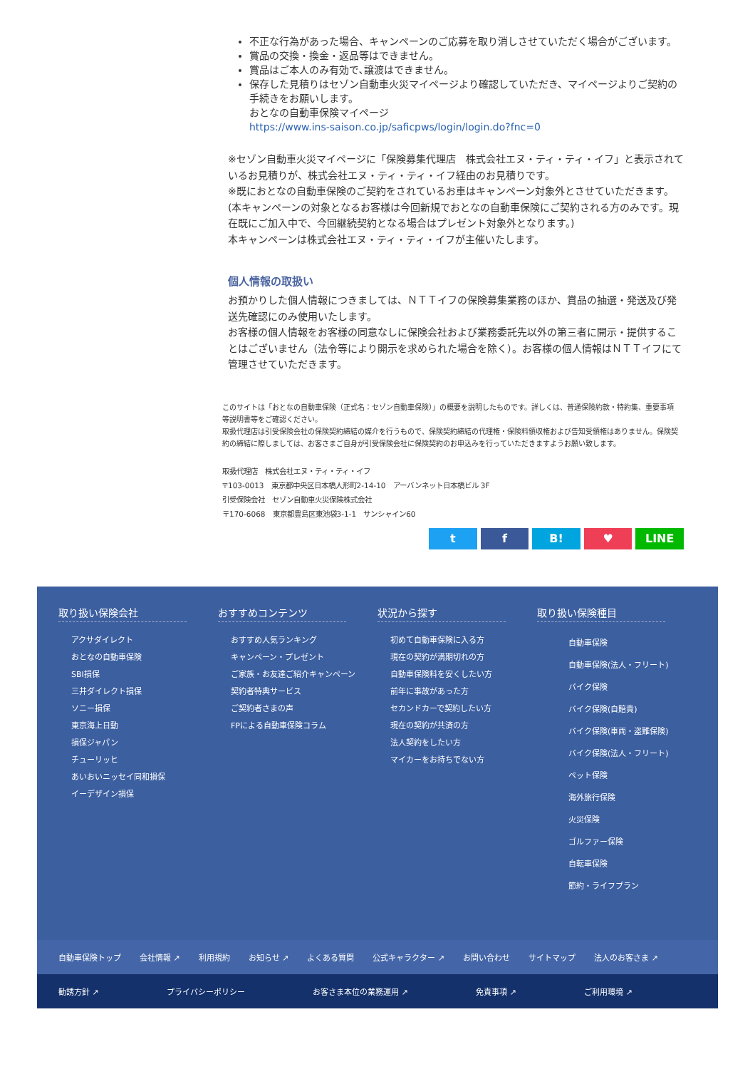不正な行為があった場合、キャンペーンのご応募を取り消しさせていただく場合がございます。
賞品の交換・換金・返品等はできません。
賞品はご本人のみ有効で､譲渡はできません。
保存した見積りはセゾン自動車火災マイページより確認していただき、マイページよりご契約の手続きをお願いします。
おとなの自動車保険マイページ
https://www.ins-saison.co.jp/saficpws/login/login.do?fnc=0
※セゾン自動車火災マイページに「保険募集代理店　株式会社エヌ・ティ・ティ・イフ」と表示されているお見積りが、株式会社エヌ・ティ・ティ・イフ経由のお見積りです。
※既におとなの自動車保険のご契約をされているお車はキャンペーン対象外とさせていただきます。(本キャンペーンの対象となるお客様は今回新規でおとなの自動車保険にご契約される方のみです。現在既にご加入中で、今回継続契約となる場合はプレゼント対象外となります。)
本キャンペーンは株式会社エヌ・ティ・ティ・イフが主催いたします。
個人情報の取扱い
お預かりした個人情報につきましては、ＮＴＴイフの保険募集業務のほか、賞品の抽選・発送及び発送先確認にのみ使用いたします。
お客様の個人情報をお客様の同意なしに保険会社および業務委託先以外の第三者に開示・提供することはございません（法令等により開示を求められた場合を除く）。お客様の個人情報はＮＴＴイフにて管理させていただきます。
このサイトは「おとなの自動車保険（正式名：セゾン自動車保険）」の概要を説明したものです。詳しくは、普通保険約款・特約集、重要事項等説明書等をご確認ください。
取扱代理店は引受保険会社の保険契約締結の媒介を行うもので、保険契約締結の代理権・保険料領収権および告知受領権はありません。保険契約の締結に際しましては、お客さまご自身が引受保険会社に保険契約のお申込みを行っていただきますようお願い致します。
取扱代理店　株式会社エヌ・ティ・ティ・イフ
〒103-0013　東京都中央区日本橋人形町2-14-10　アーバンネット日本橋ビル 3F
引受保険会社　セゾン自動車火災保険株式会社
〒170-6068　東京都豊島区東池袋3-1-1　サンシャイン60
t f B! ♥ LINE
取り扱い保険会社
アクサダイレクト
おとなの自動車保険
SBI損保
三井ダイレクト損保
ソニー損保
東京海上日動
損保ジャパン
チューリッヒ
あいおいニッセイ同和損保
イーデザイン損保
おすすめコンテンツ
おすすめ人気ランキング
キャンペーン・プレゼント
ご家族・お友達ご紹介キャンペーン
契約者特典サービス
ご契約者さまの声
FPによる自動車保険コラム
状況から探す
初めて自動車保険に入る方
現在の契約が満期切れの方
自動車保険料を安くしたい方
前年に事故があった方
セカンドカーで契約したい方
現在の契約が共済の方
法人契約をしたい方
マイカーをお持ちでない方
取り扱い保険種目
自動車保険
自動車保険(法人・フリート)
バイク保険
バイク保険(自賠責)
バイク保険(車両・盗難保険)
バイク保険(法人・フリート)
ペット保険
海外旅行保険
火災保険
ゴルファー保険
自転車保険
節約・ライフプラン
自動車保険トップ 会社情報 ↗ 利用規約 お知らせ ↗ よくある質問 公式キャラクター ↗ お問い合わせ サイトマップ 法人のお客さま ↗
勧誘方針 ↗ プライバシーポリシー お客さま本位の業務運用 ↗ 免責事項 ↗ ご利用環境 ↗